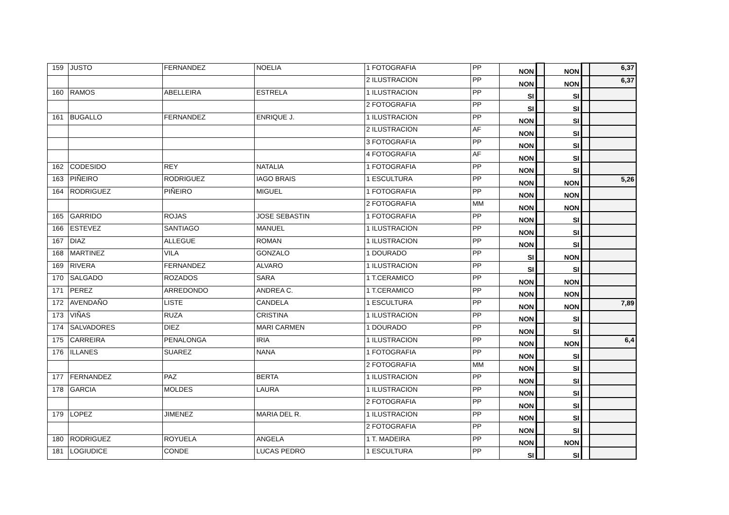| 159 | JUSTO | FERNANDEZ | NOELIA | 1 FOTOGRAFIA | PP | NON | | NON | | 6,37 |
| | | | | 2 ILUSTRACION | PP | NON | | NON | | 6,37 |
| 160 | RAMOS | ABELLEIRA | ESTRELA | 1 ILUSTRACION | PP | SI | | SI | | |
| | | | | 2 FOTOGRAFIA | PP | SI | | SI | | |
| 161 | BUGALLO | FERNANDEZ | ENRIQUE J. | 1 ILUSTRACION | PP | NON | | SI | | |
| | | | | 2 ILUSTRACION | AF | NON | | SI | | |
| | | | | 3 FOTOGRAFIA | PP | NON | | SI | | |
| | | | | 4 FOTOGRAFIA | AF | NON | | SI | | |
| 162 | CODESIDO | REY | NATALIA | 1 FOTOGRAFIA | PP | NON | | SI | | |
| 163 | PIÑEIRO | RODRIGUEZ | IAGO BRAIS | 1 ESCULTURA | PP | NON | | NON | | 5,26 |
| 164 | RODRIGUEZ | PIÑEIRO | MIGUEL | 1 FOTOGRAFIA | PP | NON | | NON | | |
| | | | | 2 FOTOGRAFIA | MM | NON | | NON | | |
| 165 | GARRIDO | ROJAS | JOSE SEBASTIN | 1 FOTOGRAFIA | PP | NON | | SI | | |
| 166 | ESTEVEZ | SANTIAGO | MANUEL | 1 ILUSTRACION | PP | NON | | SI | | |
| 167 | DIAZ | ALLEGUE | ROMAN | 1 ILUSTRACION | PP | NON | | SI | | |
| 168 | MARTINEZ | VILA | GONZALO | 1 DOURADO | PP | SI | | NON | | |
| 169 | RIVERA | FERNANDEZ | ALVARO | 1 ILUSTRACION | PP | SI | | SI | | |
| 170 | SALGADO | ROZADOS | SARA | 1 T.CERAMICO | PP | NON | | NON | | |
| 171 | PEREZ | ARREDONDO | ANDREA C. | 1 T.CERAMICO | PP | NON | | NON | | |
| 172 | AVENDAÑO | LISTE | CANDELA | 1 ESCULTURA | PP | NON | | NON | | 7,89 |
| 173 | VIÑAS | RUZA | CRISTINA | 1 ILUSTRACION | PP | NON | | SI | | |
| 174 | SALVADORES | DIEZ | MARI CARMEN | 1 DOURADO | PP | NON | | SI | | |
| 175 | CARREIRA | PENALONGA | IRIA | 1 ILUSTRACION | PP | NON | | NON | | 6,4 |
| 176 | ILLANES | SUAREZ | NANA | 1 FOTOGRAFIA | PP | NON | | SI | | |
| | | | | 2 FOTOGRAFIA | MM | NON | | SI | | |
| 177 | FERNANDEZ | PAZ | BERTA | 1 ILUSTRACION | PP | NON | | SI | | |
| 178 | GARCIA | MOLDES | LAURA | 1 ILUSTRACION | PP | NON | | SI | | |
| | | | | 2 FOTOGRAFIA | PP | NON | | SI | | |
| 179 | LOPEZ | JIMENEZ | MARIA DEL R. | 1 ILUSTRACION | PP | NON | | SI | | |
| | | | | 2 FOTOGRAFIA | PP | NON | | SI | | |
| 180 | RODRIGUEZ | ROYUELA | ANGELA | 1 T. MADEIRA | PP | NON | | NON | | |
| 181 | LOGIUDICE | CONDE | LUCAS PEDRO | 1 ESCULTURA | PP | SI | | SI | | |